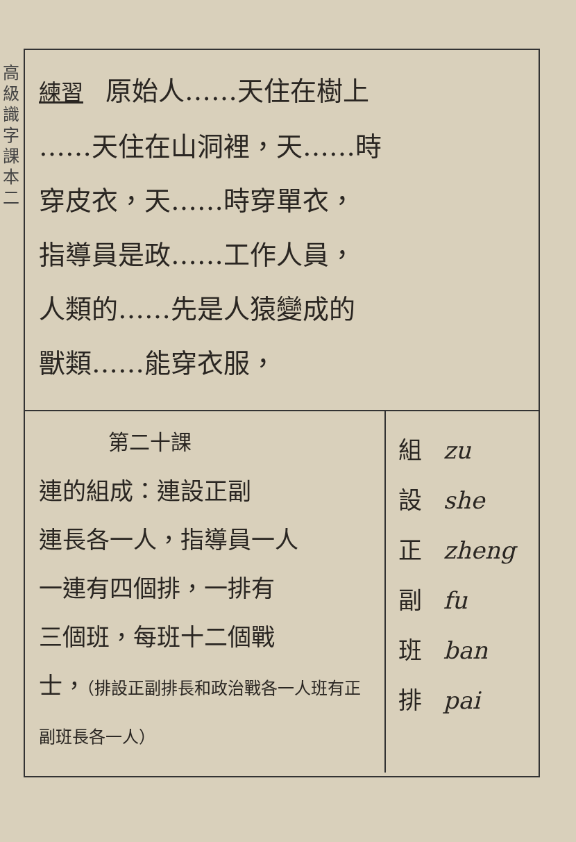高級識字課本 二
練習 原始人……天住在樹上
……天住在山洞裡，天……時
穿皮衣，天……時穿單衣，
指導員是政……工作人員，
人類的……先是人猿變成的
獸類……能穿衣服，
第二十課
連的組成：連設正副
連長各一人，指導員一人
一連有四個排，一排有
三個班，每班十二個戰
士，（排設正副排長和政治戰各一人班有正副班長各一人）
組 zu
設 she
正 zheng
副 fu
班 ban
排 pai